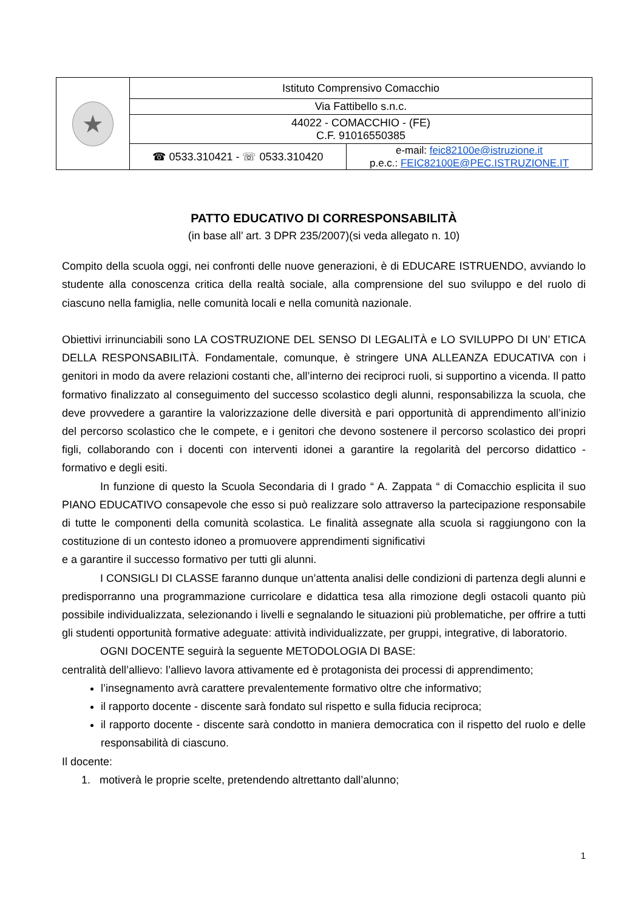| ★ | Istituto Comprensivo Comacchio | |
| | Via Fattibello s.n.c. | |
| | 44022 - COMACCHIO - (FE) C.F. 91016550385 | |
| | ☎ 0533.310421 - ☏ 0533.310420 | e-mail: feic82100e@istruzione.it p.e.c.: FEIC82100E@PEC.ISTRUZIONE.IT |
PATTO EDUCATIVO DI CORRESPONSABILITÀ
(in base all’ art. 3 DPR 235/2007)(si veda allegato n. 10)
Compito della scuola oggi, nei confronti delle nuove generazioni, è di EDUCARE ISTRUENDO, avviando lo studente alla conoscenza critica della realtà sociale, alla comprensione del suo sviluppo e del ruolo di ciascuno nella famiglia, nelle comunità locali e nella comunità nazionale.
Obiettivi irrinunciabili sono LA COSTRUZIONE DEL SENSO DI LEGALITÀ e LO SVILUPPO DI UN’ ETICA DELLA RESPONSABILITÀ. Fondamentale, comunque, è stringere UNA ALLEANZA EDUCATIVA con i genitori in modo da avere relazioni costanti che, all’interno dei reciproci ruoli, si supportino a vicenda. Il patto formativo finalizzato al conseguimento del successo scolastico degli alunni, responsabilizza la scuola, che deve provvedere a garantire la valorizzazione delle diversità e pari opportunità di apprendimento all’inizio del percorso scolastico che le compete, e i genitori che devono sostenere il percorso scolastico dei propri figli, collaborando con i docenti con interventi idonei a garantire la regolarità del percorso didattico - formativo e degli esiti.
In funzione di questo la Scuola Secondaria di I grado “ A. Zappata “ di Comacchio esplicita il suo PIANO EDUCATIVO consapevole che esso si può realizzare solo attraverso la partecipazione responsabile di tutte le componenti della comunità scolastica. Le finalità assegnate alla scuola si raggiungono con la costituzione di un contesto idoneo a promuovere apprendimenti significativi
e a garantire il successo formativo per tutti gli alunni.
I CONSIGLI DI CLASSE faranno dunque un’attenta analisi delle condizioni di partenza degli alunni e predisporranno una programmazione curricolare e didattica tesa alla rimozione degli ostacoli quanto più possibile individualizzata, selezionando i livelli e segnalando le situazioni più problematiche, per offrire a tutti gli studenti opportunità formative adeguate: attività individualizzate, per gruppi, integrative, di laboratorio.
OGNI DOCENTE seguirà la seguente METODOLOGIA DI BASE:
centralità dell’allievo: l’allievo lavora attivamente ed è protagonista dei processi di apprendimento;
l’insegnamento avrà carattere prevalentemente formativo oltre che informativo;
il rapporto docente - discente sarà fondato sul rispetto e sulla fiducia reciproca;
il rapporto docente - discente sarà condotto in maniera democratica con il rispetto del ruolo e delle responsabilità di ciascuno.
Il docente:
1. motiverà le proprie scelte, pretendendo altrettanto dall’alunno;
1